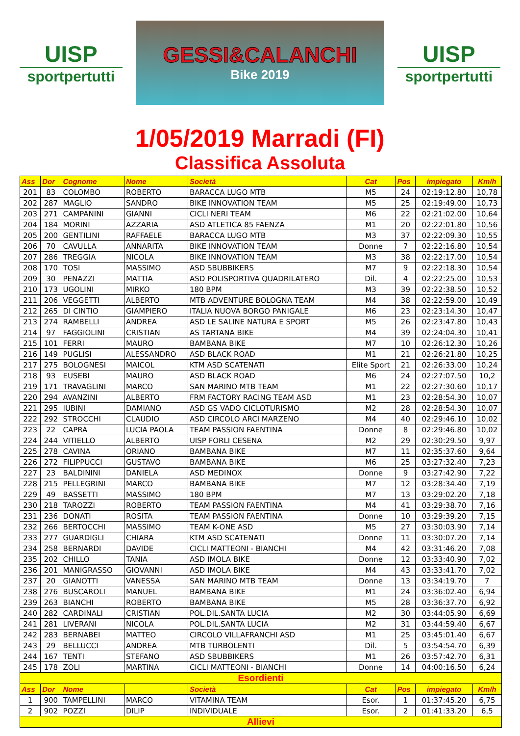UISP
sportpertutti
GESSI&CALANCHI
Bike 2019
UISP
sportpertutti
1/05/2019 Marradi (FI)
Classifica Assoluta
| Ass | Dor | Cognome | Nome | Società | Cat | Pos | impiegato | Km/h |
| --- | --- | --- | --- | --- | --- | --- | --- | --- |
| 201 | 83 | COLOMBO | ROBERTO | BARACCA LUGO MTB | M5 | 24 | 02:19:12.80 | 10,78 |
| 202 | 287 | MAGLIO | SANDRO | BIKE INNOVATION TEAM | M5 | 25 | 02:19:49.00 | 10,73 |
| 203 | 271 | CAMPANINI | GIANNI | CICLI NERI TEAM | M6 | 22 | 02:21:02.00 | 10,64 |
| 204 | 184 | MORINI | AZZARIA | ASD ATLETICA 85 FAENZA | M1 | 20 | 02:22:01.80 | 10,56 |
| 205 | 200 | GENTILINI | RAFFAELE | BARACCA LUGO MTB | M3 | 37 | 02:22:09.30 | 10,55 |
| 206 | 70 | CAVULLA | ANNARITA | BIKE INNOVATION TEAM | Donne | 7 | 02:22:16.80 | 10,54 |
| 207 | 286 | TREGGIA | NICOLA | BIKE INNOVATION TEAM | M3 | 38 | 02:22:17.00 | 10,54 |
| 208 | 170 | TOSI | MASSIMO | ASD SBUBBIKERS | M7 | 9 | 02:22:18.30 | 10,54 |
| 209 | 30 | PENAZZI | MATTIA | ASD POLISPORTIVA QUADRILATERO | Dil. | 4 | 02:22:25.00 | 10,53 |
| 210 | 173 | UGOLINI | MIRKO | 180 BPM | M3 | 39 | 02:22:38.50 | 10,52 |
| 211 | 206 | VEGGETTI | ALBERTO | MTB ADVENTURE BOLOGNA TEAM | M4 | 38 | 02:22:59.00 | 10,49 |
| 212 | 265 | DI CINTIO | GIAMPIERO | ITALIA NUOVA BORGO PANIGALE | M6 | 23 | 02:23:14.30 | 10,47 |
| 213 | 274 | RAMBELLI | ANDREA | ASD LE SALINE NATURA E SPORT | M5 | 26 | 02:23:47.80 | 10,43 |
| 214 | 97 | FAGGIOLINI | CRISTIAN | AS TARTANA BIKE | M4 | 39 | 02:24:04.30 | 10,41 |
| 215 | 101 | FERRI | MAURO | BAMBANA BIKE | M7 | 10 | 02:26:12.30 | 10,26 |
| 216 | 149 | PUGLISI | ALESSANDRO | ASD BLACK ROAD | M1 | 21 | 02:26:21.80 | 10,25 |
| 217 | 275 | BOLOGNESI | MAICOL | KTM ASD SCATENATI | Elite Sport | 21 | 02:26:33.00 | 10,24 |
| 218 | 93 | EUSEBI | MAURO | ASD BLACK ROAD | M6 | 24 | 02:27:07.50 | 10,2 |
| 219 | 171 | TRAVAGLINI | MARCO | SAN MARINO MTB TEAM | M1 | 22 | 02:27:30.60 | 10,17 |
| 220 | 294 | AVANZINI | ALBERTO | FRM FACTORY RACING TEAM ASD | M1 | 23 | 02:28:54.30 | 10,07 |
| 221 | 295 | IUBINI | DAMIANO | ASD GS VADO CICLOTURISMO | M2 | 28 | 02:28:54.30 | 10,07 |
| 222 | 292 | STROCCHI | CLAUDIO | ASD CIRCOLO ARCI MARZENO | M4 | 40 | 02:29:46.10 | 10,02 |
| 223 | 22 | CAPRA | LUCIA PAOLA | TEAM PASSION FAENTINA | Donne | 8 | 02:29:46.80 | 10,02 |
| 224 | 244 | VITIELLO | ALBERTO | UISP FORLI CESENA | M2 | 29 | 02:30:29.50 | 9,97 |
| 225 | 278 | CAVINA | ORIANO | BAMBANA BIKE | M7 | 11 | 02:35:37.60 | 9,64 |
| 226 | 272 | FILIPPUCCI | GUSTAVO | BAMBANA BIKE | M6 | 25 | 03:27:32.40 | 7,23 |
| 227 | 23 | BALDININI | DANIELA | ASD MEDINOX | Donne | 9 | 03:27:42.90 | 7,22 |
| 228 | 215 | PELLEGRINI | MARCO | BAMBANA BIKE | M7 | 12 | 03:28:34.40 | 7,19 |
| 229 | 49 | BASSETTI | MASSIMO | 180 BPM | M7 | 13 | 03:29:02.20 | 7,18 |
| 230 | 218 | TAROZZI | ROBERTO | TEAM PASSION FAENTINA | M4 | 41 | 03:29:38.70 | 7,16 |
| 231 | 236 | DONATI | ROSITA | TEAM PASSION FAENTINA | Donne | 10 | 03:29:39.20 | 7,15 |
| 232 | 266 | BERTOCCHI | MASSIMO | TEAM K-ONE ASD | M5 | 27 | 03:30:03.90 | 7,14 |
| 233 | 277 | GUARDIGLI | CHIARA | KTM ASD SCATENATI | Donne | 11 | 03:30:07.20 | 7,14 |
| 234 | 258 | BERNARDI | DAVIDE | CICLI MATTEONI - BIANCHI | M4 | 42 | 03:31:46.20 | 7,08 |
| 235 | 202 | CHILLO | TANIA | ASD IMOLA BIKE | Donne | 12 | 03:33:40.90 | 7,02 |
| 236 | 201 | MANIGRASSO | GIOVANNI | ASD IMOLA BIKE | M4 | 43 | 03:33:41.70 | 7,02 |
| 237 | 20 | GIANOTTI | VANESSA | SAN MARINO MTB TEAM | Donne | 13 | 03:34:19.70 | 7 |
| 238 | 276 | BUSCAROLI | MANUEL | BAMBANA BIKE | M1 | 24 | 03:36:02.40 | 6,94 |
| 239 | 263 | BIANCHI | ROBERTO | BAMBANA BIKE | M5 | 28 | 03:36:37.70 | 6,92 |
| 240 | 282 | CARDINALI | CRISTIAN | POL.DIL.SANTA LUCIA | M2 | 30 | 03:44:05.90 | 6,69 |
| 241 | 281 | LIVERANI | NICOLA | POL.DIL.SANTA LUCIA | M2 | 31 | 03:44:59.40 | 6,67 |
| 242 | 283 | BERNABEI | MATTEO | CIRCOLO VILLAFRANCHI ASD | M1 | 25 | 03:45:01.40 | 6,67 |
| 243 | 29 | BELLUCCI | ANDREA | MTB TURBOLENTI | Dil. | 5 | 03:54:54.70 | 6,39 |
| 244 | 167 | TENTI | STEFANO | ASD SBUBBIKERS | M1 | 26 | 03:57:42.70 | 6,31 |
| 245 | 178 | ZOLI | MARTINA | CICLI MATTEONI - BIANCHI | Donne | 14 | 04:00:16.50 | 6,24 |
| Esordienti | | | | | | | | |
| Ass | Dor | Nome | | Società | Cat | Pos | impiegato | Km/h |
| 1 | 900 | TAMPELLINI | MARCO | VITAMINA TEAM | Esor. | 1 | 01:37:45.20 | 6,75 |
| 2 | 902 | POZZI | DILIP | INDIVIDUALE | Esor. | 2 | 01:41:33.20 | 6,5 |
| Allievi | | | | | | | | |